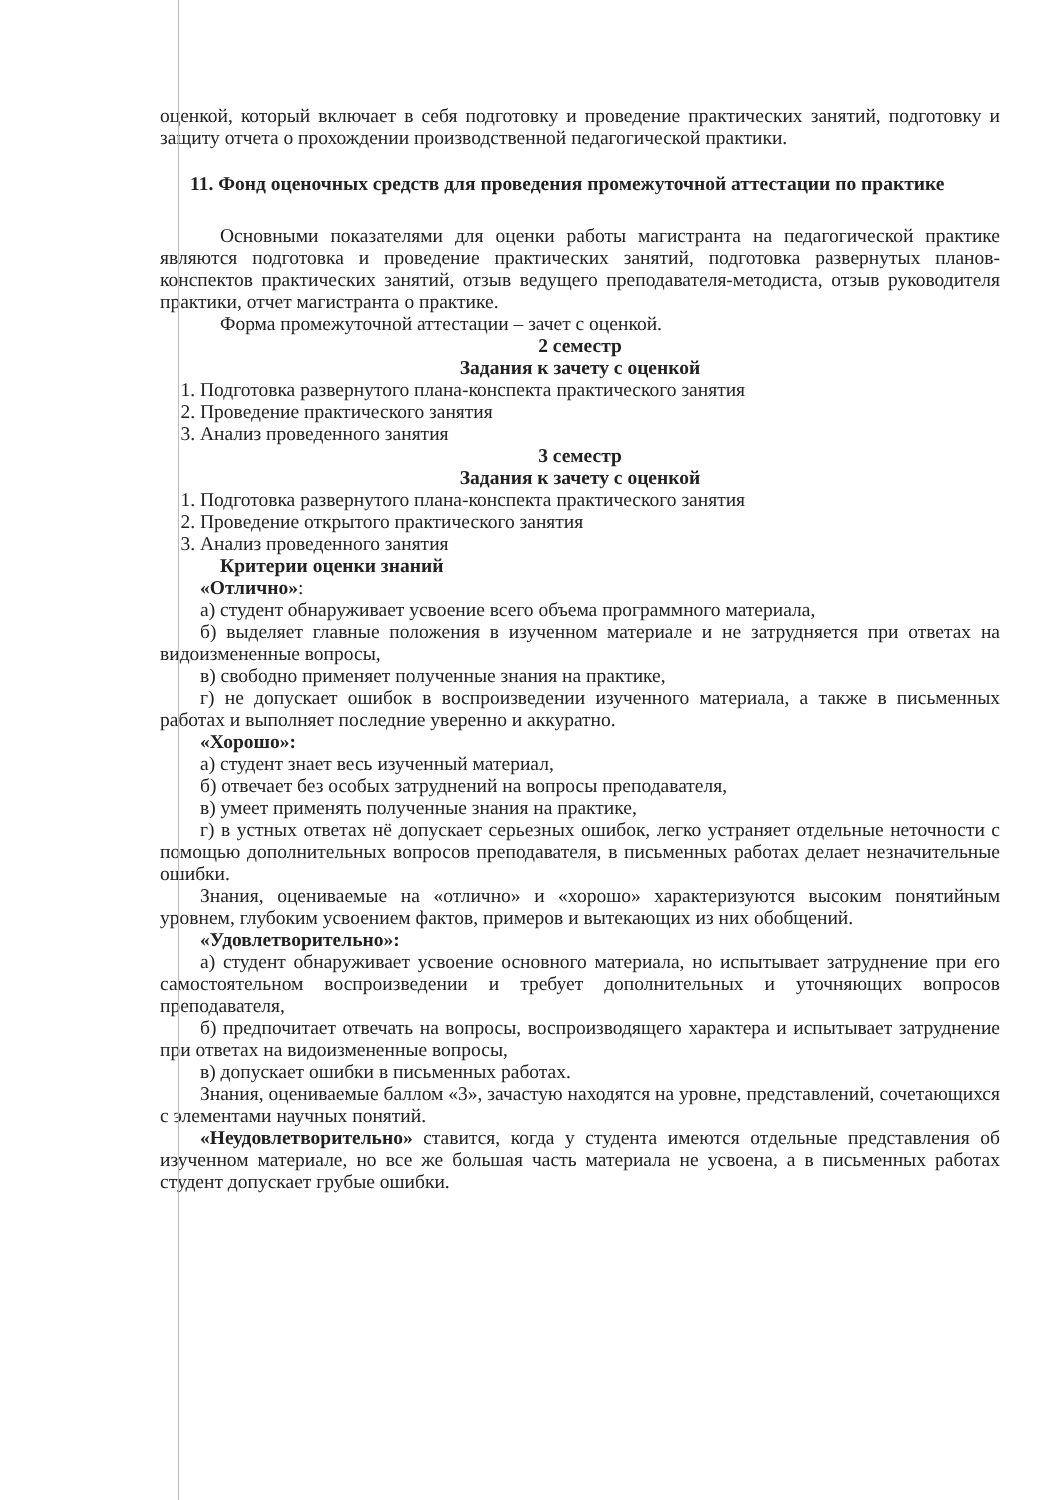оценкой, который включает в себя подготовку и проведение практических занятий, подготовку и защиту отчета о прохождении производственной педагогической практики.
11. Фонд оценочных средств для проведения промежуточной аттестации по практике
Основными показателями для оценки работы магистранта на педагогической практике являются подготовка и проведение практических занятий, подготовка развернутых планов-конспектов практических занятий, отзыв ведущего преподавателя-методиста, отзыв руководителя практики, отчет магистранта о практике.
Форма промежуточной аттестации – зачет с оценкой.
2 семестр
Задания к зачету с оценкой
1. Подготовка развернутого плана-конспекта практического занятия
2. Проведение практического занятия
3. Анализ проведенного занятия
3 семестр
Задания к зачету с оценкой
1. Подготовка развернутого плана-конспекта практического занятия
2. Проведение открытого практического занятия
3. Анализ проведенного занятия
Критерии оценки знаний
«Отлично»:
а) студент обнаруживает усвоение всего объема программного материала,
б) выделяет главные положения в изученном материале и не затрудняется при ответах на видоизмененные вопросы,
в) свободно применяет полученные знания на практике,
г) не допускает ошибок в воспроизведении изученного материала, а также в письменных работах и выполняет последние уверенно и аккуратно.
«Хорошо»:
а) студент знает весь изученный материал,
б) отвечает без особых затруднений на вопросы преподавателя,
в) умеет применять полученные знания на практике,
г) в устных ответах нё допускает серьезных ошибок, легко устраняет отдельные неточности с помощью дополнительных вопросов преподавателя, в письменных работах делает незначительные ошибки.
Знания, оцениваемые на «отлично» и «хорошо» характеризуются высоким понятийным уровнем, глубоким усвоением фактов, примеров и вытекающих из них обобщений.
«Удовлетворительно»:
а) студент обнаруживает усвоение основного материала, но испытывает затруднение при его самостоятельном воспроизведении и требует дополнительных и уточняющих вопросов преподавателя,
б) предпочитает отвечать на вопросы, воспроизводящего характера и испытывает затруднение при ответах на видоизмененные вопросы,
в) допускает ошибки в письменных работах.
Знания, оцениваемые баллом «3», зачастую находятся на уровне, представлений, сочетающихся с элементами научных понятий.
«Неудовлетворительно» ставится, когда у студента имеются отдельные представления об изученном материале, но все же большая часть материала не усвоена, а в письменных работах студент допускает грубые ошибки.